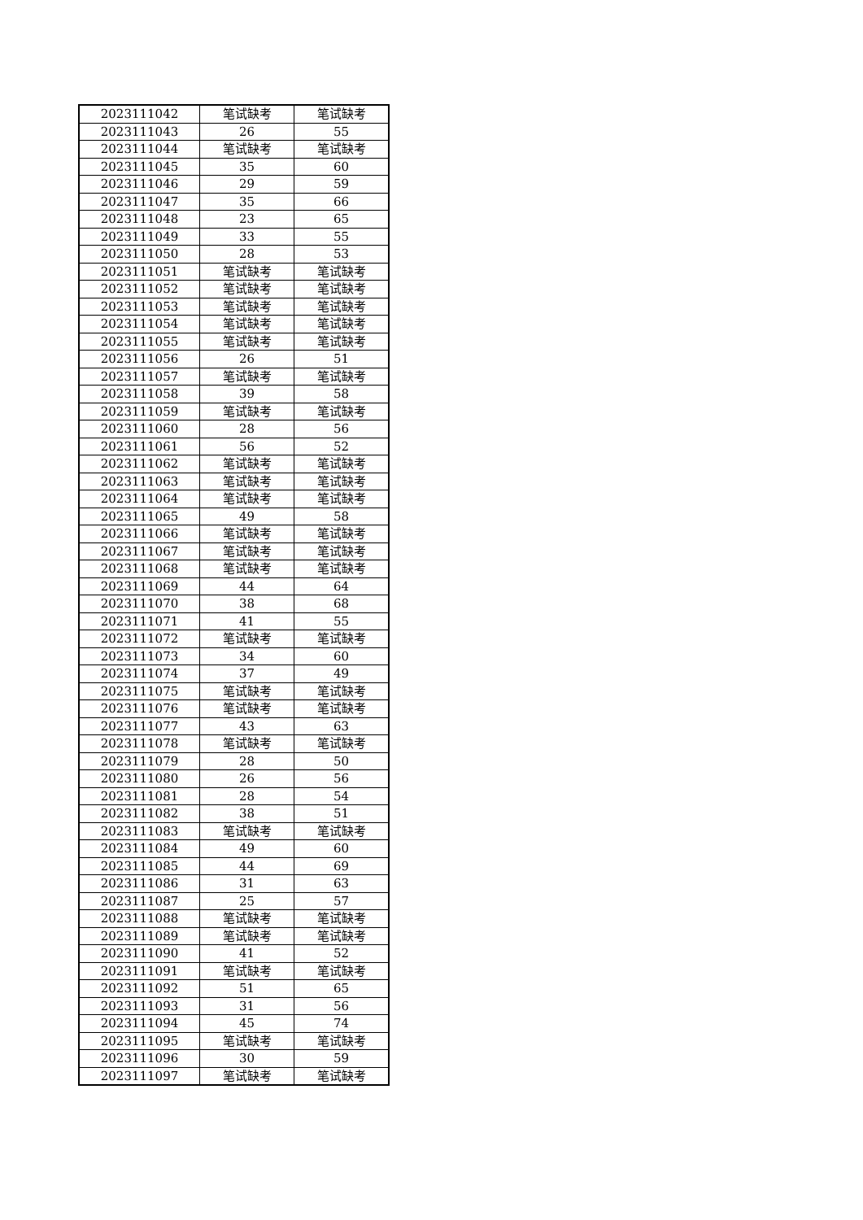| 2023111042 | 笔试缺考 | 笔试缺考 |
| 2023111043 | 26 | 55 |
| 2023111044 | 笔试缺考 | 笔试缺考 |
| 2023111045 | 35 | 60 |
| 2023111046 | 29 | 59 |
| 2023111047 | 35 | 66 |
| 2023111048 | 23 | 65 |
| 2023111049 | 33 | 55 |
| 2023111050 | 28 | 53 |
| 2023111051 | 笔试缺考 | 笔试缺考 |
| 2023111052 | 笔试缺考 | 笔试缺考 |
| 2023111053 | 笔试缺考 | 笔试缺考 |
| 2023111054 | 笔试缺考 | 笔试缺考 |
| 2023111055 | 笔试缺考 | 笔试缺考 |
| 2023111056 | 26 | 51 |
| 2023111057 | 笔试缺考 | 笔试缺考 |
| 2023111058 | 39 | 58 |
| 2023111059 | 笔试缺考 | 笔试缺考 |
| 2023111060 | 28 | 56 |
| 2023111061 | 56 | 52 |
| 2023111062 | 笔试缺考 | 笔试缺考 |
| 2023111063 | 笔试缺考 | 笔试缺考 |
| 2023111064 | 笔试缺考 | 笔试缺考 |
| 2023111065 | 49 | 58 |
| 2023111066 | 笔试缺考 | 笔试缺考 |
| 2023111067 | 笔试缺考 | 笔试缺考 |
| 2023111068 | 笔试缺考 | 笔试缺考 |
| 2023111069 | 44 | 64 |
| 2023111070 | 38 | 68 |
| 2023111071 | 41 | 55 |
| 2023111072 | 笔试缺考 | 笔试缺考 |
| 2023111073 | 34 | 60 |
| 2023111074 | 37 | 49 |
| 2023111075 | 笔试缺考 | 笔试缺考 |
| 2023111076 | 笔试缺考 | 笔试缺考 |
| 2023111077 | 43 | 63 |
| 2023111078 | 笔试缺考 | 笔试缺考 |
| 2023111079 | 28 | 50 |
| 2023111080 | 26 | 56 |
| 2023111081 | 28 | 54 |
| 2023111082 | 38 | 51 |
| 2023111083 | 笔试缺考 | 笔试缺考 |
| 2023111084 | 49 | 60 |
| 2023111085 | 44 | 69 |
| 2023111086 | 31 | 63 |
| 2023111087 | 25 | 57 |
| 2023111088 | 笔试缺考 | 笔试缺考 |
| 2023111089 | 笔试缺考 | 笔试缺考 |
| 2023111090 | 41 | 52 |
| 2023111091 | 笔试缺考 | 笔试缺考 |
| 2023111092 | 51 | 65 |
| 2023111093 | 31 | 56 |
| 2023111094 | 45 | 74 |
| 2023111095 | 笔试缺考 | 笔试缺考 |
| 2023111096 | 30 | 59 |
| 2023111097 | 笔试缺考 | 笔试缺考 |